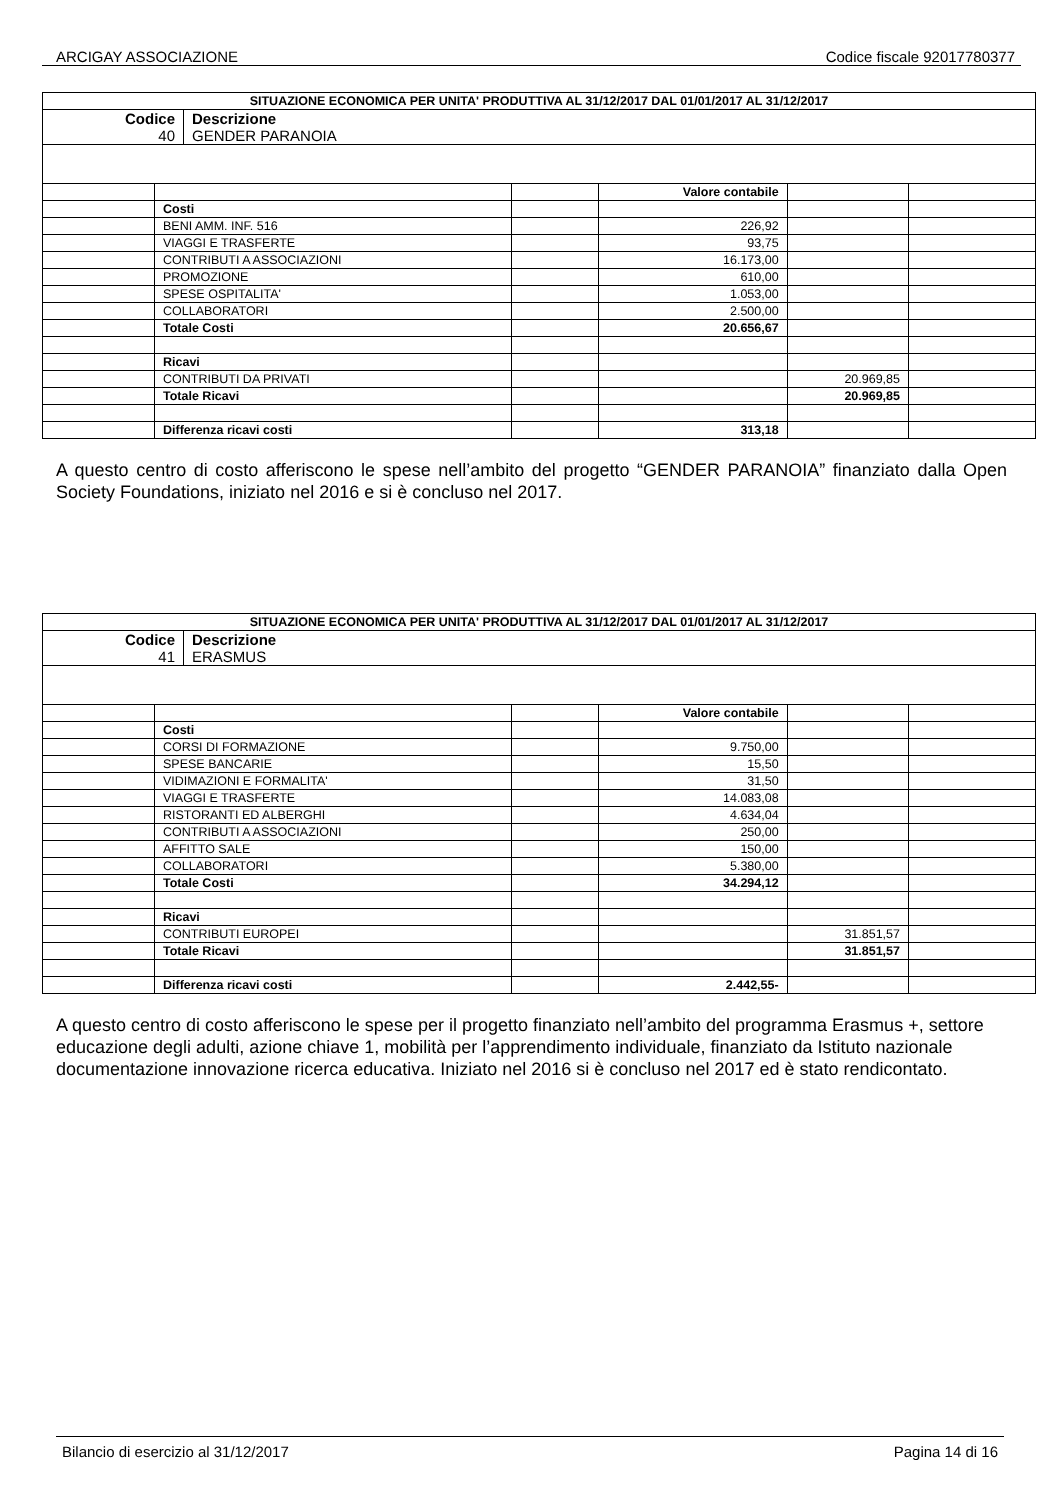ARCIGAY ASSOCIAZIONE Codice fiscale 92017780377
| SITUAZIONE ECONOMICA PER UNITA' PRODUTTIVA AL 31/12/2017 DAL 01/01/2017 AL 31/12/2017 | | | | | |
| --- | --- | --- | --- | --- | --- |
| / Codice 40 / Descrizione GENDER PARANOIA / | | | | | |
| | | | Valore contabile | | |
| | Costi | | | | |
| | BENI AMM. INF. 516 | | 226,92 | | |
| | VIAGGI E TRASFERTE | | 93,75 | | |
| | CONTRIBUTI A ASSOCIAZIONI | | 16.173,00 | | |
| | PROMOZIONE | | 610,00 | | |
| | SPESE OSPITALITA' | | 1.053,00 | | |
| | COLLABORATORI | | 2.500,00 | | |
| | Totale Costi | | 20.656,67 | | |
| | Ricavi | | | | |
| | CONTRIBUTI DA PRIVATI | | | 20.969,85 | |
| | Totale Ricavi | | | 20.969,85 | |
| | Differenza ricavi costi | | 313,18 | | |
A questo centro di costo afferiscono le spese nell’ambito del progetto “GENDER PARANOIA” finanziato dalla Open Society Foundations, iniziato nel 2016 e si è concluso nel 2017.
| SITUAZIONE ECONOMICA PER UNITA' PRODUTTIVA AL 31/12/2017 DAL 01/01/2017 AL 31/12/2017 | | | | | |
| --- | --- | --- | --- | --- | --- |
| / Codice 41 / Descrizione ERASMUS / | | | | | |
| | | | Valore contabile | | |
| | Costi | | | | |
| | CORSI DI FORMAZIONE | | 9.750,00 | | |
| | SPESE BANCARIE | | 15,50 | | |
| | VIDIMAZIONI E FORMALITA' | | 31,50 | | |
| | VIAGGI E TRASFERTE | | 14.083,08 | | |
| | RISTORANTI ED ALBERGHI | | 4.634,04 | | |
| | CONTRIBUTI A ASSOCIAZIONI | | 250,00 | | |
| | AFFITTO SALE | | 150,00 | | |
| | COLLABORATORI | | 5.380,00 | | |
| | Totale Costi | | 34.294,12 | | |
| | Ricavi | | | | |
| | CONTRIBUTI EUROPEI | | | 31.851,57 | |
| | Totale Ricavi | | | 31.851,57 | |
| | Differenza ricavi costi | | 2.442,55- | | |
A questo centro di costo afferiscono le spese per il progetto finanziato nell’ambito del programma Erasmus +, settore educazione degli adulti, azione chiave 1, mobilità per l’apprendimento individuale, finanziato da Istituto nazionale documentazione innovazione ricerca educativa. Iniziato nel 2016 si è concluso nel 2017 ed è stato rendicontato.
Bilancio di esercizio al 31/12/2017 Pagina 14 di 16